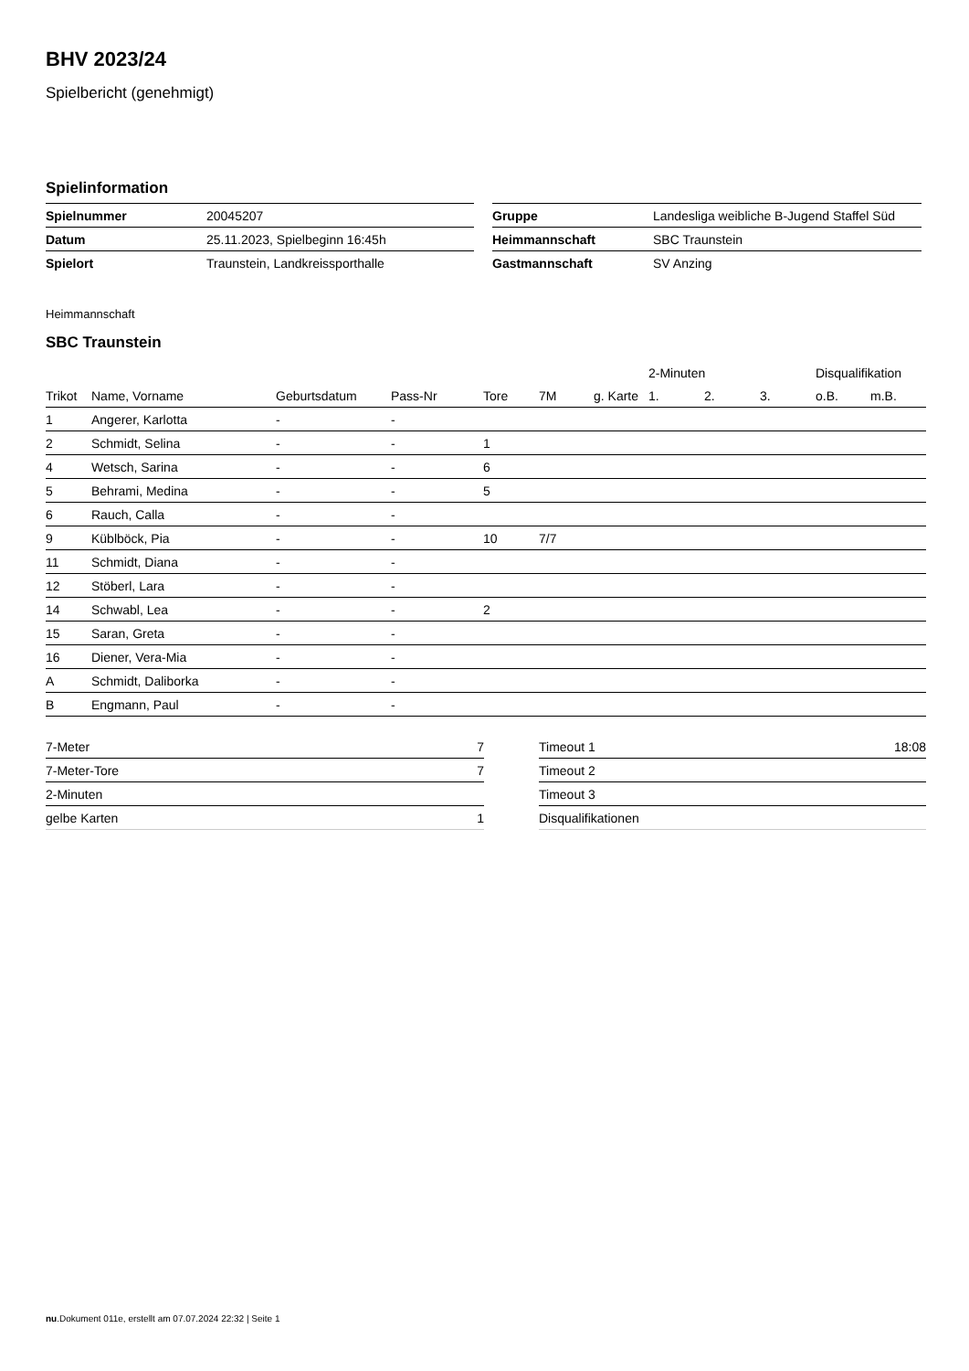BHV 2023/24
Spielbericht (genehmigt)
Spielinformation
| Spielnummer | 20045207 |
| Datum | 25.11.2023, Spielbeginn 16:45h |
| Spielort | Traunstein, Landkreissporthalle |
| Gruppe | Landesliga weibliche B-Jugend Staffel Süd |
| Heimmannschaft | SBC Traunstein |
| Gastmannschaft | SV Anzing |
Heimmannschaft
SBC Traunstein
| | | | | | | | 2-Minuten | | | Disqualifikation | |
| --- | --- | --- | --- | --- | --- | --- | --- | --- | --- | --- | --- |
| Trikot | Name, Vorname | Geburtsdatum | Pass-Nr | Tore | 7M | g. Karte | 1. | 2. | 3. | o.B. | m.B. |
| 1 | Angerer, Karlotta | - | - | | | | | | | | |
| 2 | Schmidt, Selina | - | - | 1 | | | | | | | |
| 4 | Wetsch, Sarina | - | - | 6 | | | | | | | |
| 5 | Behrami, Medina | - | - | 5 | | | | | | | |
| 6 | Rauch, Calla | - | - | | | | | | | | |
| 9 | Küblböck, Pia | - | - | 10 | 7/7 | | | | | | |
| 11 | Schmidt, Diana | - | - | | | | | | | | |
| 12 | Stöberl, Lara | - | - | | | | | | | | |
| 14 | Schwabl, Lea | - | - | 2 | | | | | | | |
| 15 | Saran, Greta | - | - | | | | | | | | |
| 16 | Diener, Vera-Mia | - | - | | | | | | | | |
| A | Schmidt, Daliborka | - | - | | | | | | | | |
| B | Engmann, Paul | - | - | | | | | | | | |
| 7-Meter | 7 |
| 7-Meter-Tore | 7 |
| 2-Minuten | |
| gelbe Karten | 1 |
| Timeout 1 | 18:08 |
| Timeout 2 | |
| Timeout 3 | |
| Disqualifikationen | |
nu.Dokument 011e, erstellt am 07.07.2024 22:32 | Seite 1